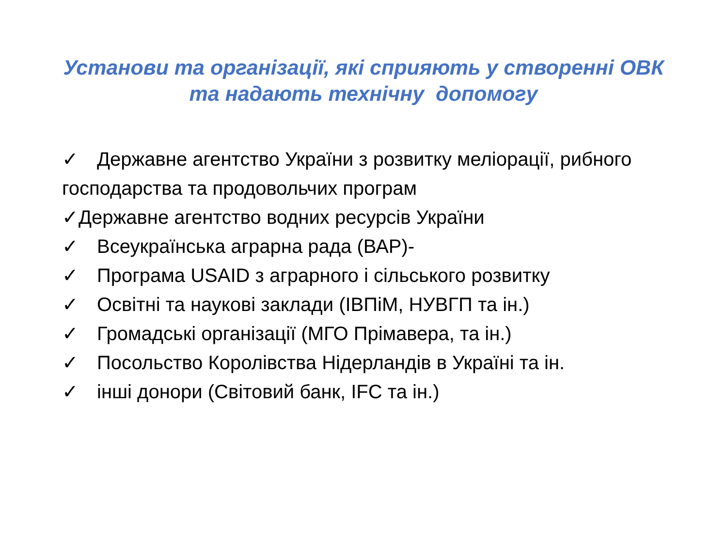Установи та організації, які сприяють у створенні ОВК
та надають технічну допомогу
✓ Державне агентство України з розвитку меліорації, рибного господарства та продовольчих програм
✓Державне агентство водних ресурсів України
✓ Всеукраїнська аграрна рада (ВАР)-
✓ Програма USAID з аграрного і сільського розвитку
✓ Освітні та наукові заклади (ІВПіМ, НУВГП та ін.)
✓ Громадські організації (МГО Прімавера, та ін.)
✓ Посольство Королівства Нідерландів в Україні та ін.
✓ інші донори (Світовий банк, IFC та ін.)